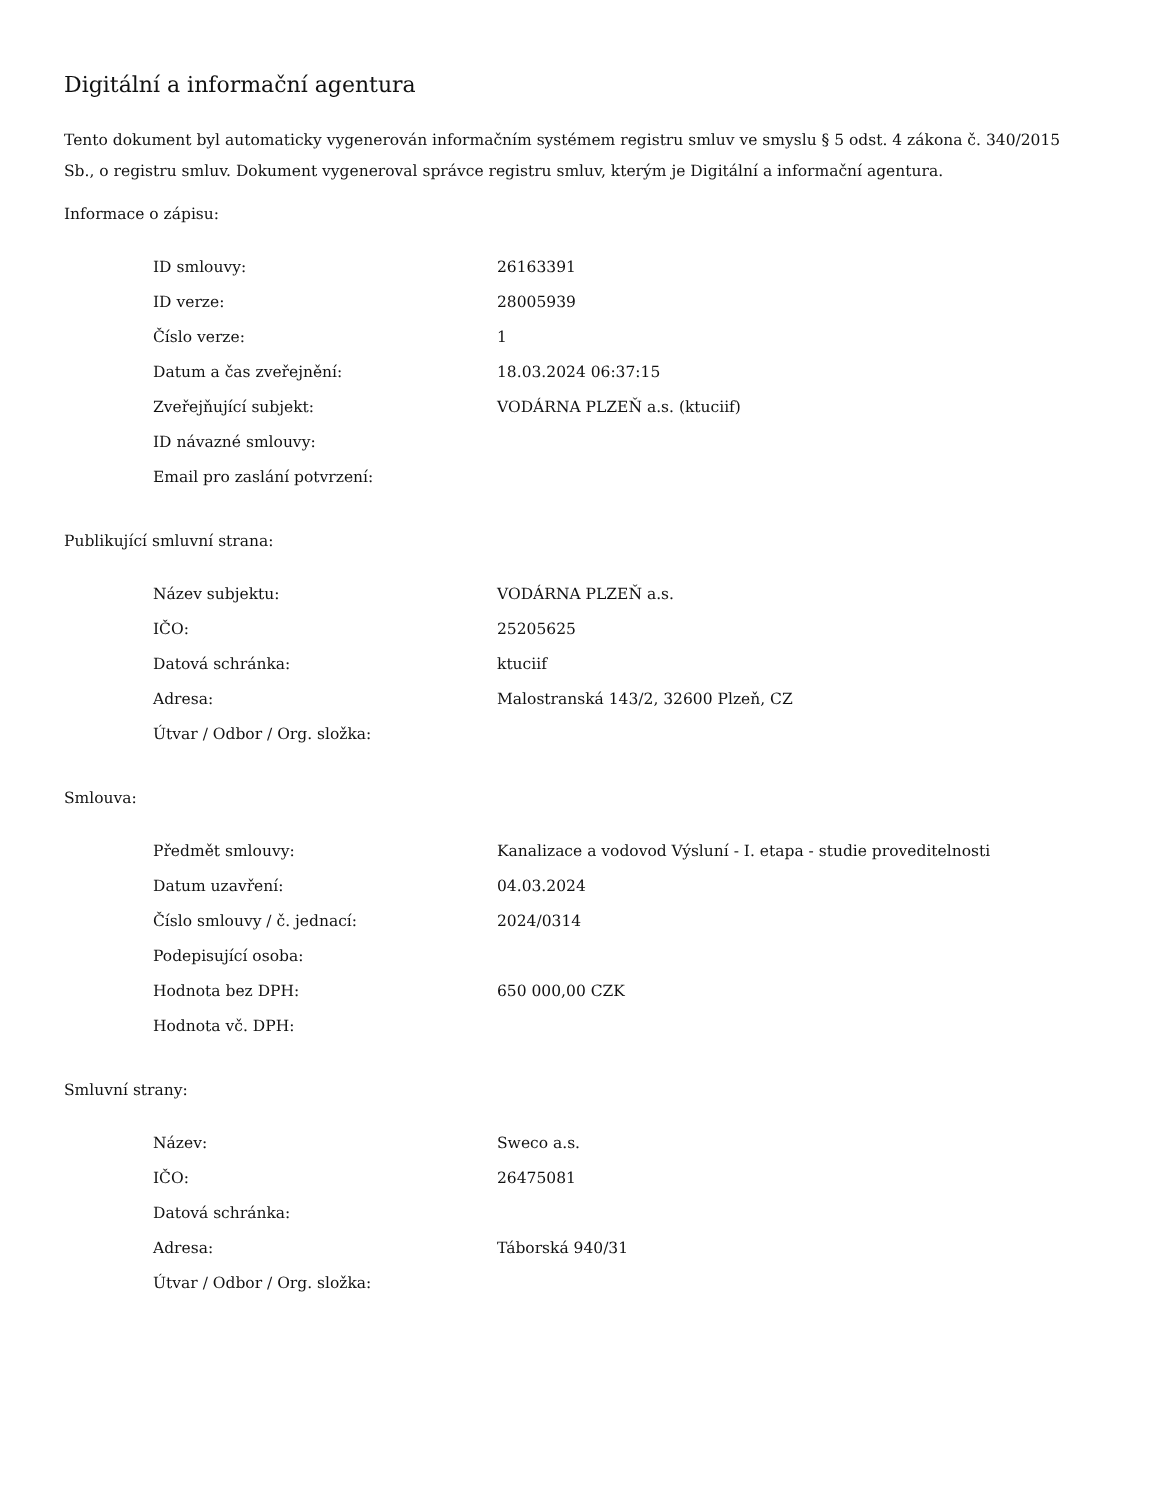Digitální a informační agentura
Tento dokument byl automaticky vygenerován informačním systémem registru smluv ve smyslu § 5 odst. 4 zákona č. 340/2015 Sb., o registru smluv. Dokument vygeneroval správce registru smluv, kterým je Digitální a informační agentura.
Informace o zápisu:
| ID smlouvy: | 26163391 |
| ID verze: | 28005939 |
| Číslo verze: | 1 |
| Datum a čas zveřejnění: | 18.03.2024 06:37:15 |
| Zveřejňující subjekt: | VODÁRNA PLZEŇ a.s. (ktuciif) |
| ID návazné smlouvy: | |
| Email pro zaslání potvrzení: | |
Publikující smluvní strana:
| Název subjektu: | VODÁRNA PLZEŇ a.s. |
| IČO: | 25205625 |
| Datová schránka: | ktuciif |
| Adresa: | Malostranská 143/2, 32600 Plzeň, CZ |
| Útvar / Odbor / Org. složka: | |
Smlouva:
| Předmět smlouvy: | Kanalizace a vodovod Výsluní - I. etapa - studie proveditelnosti |
| Datum uzavření: | 04.03.2024 |
| Číslo smlouvy / č. jednací: | 2024/0314 |
| Podepisující osoba: | |
| Hodnota bez DPH: | 650 000,00 CZK |
| Hodnota vč. DPH: | |
Smluvní strany:
| Název: | Sweco a.s. |
| IČO: | 26475081 |
| Datová schránka: | |
| Adresa: | Táborská 940/31 |
| Útvar / Odbor / Org. složka: | |